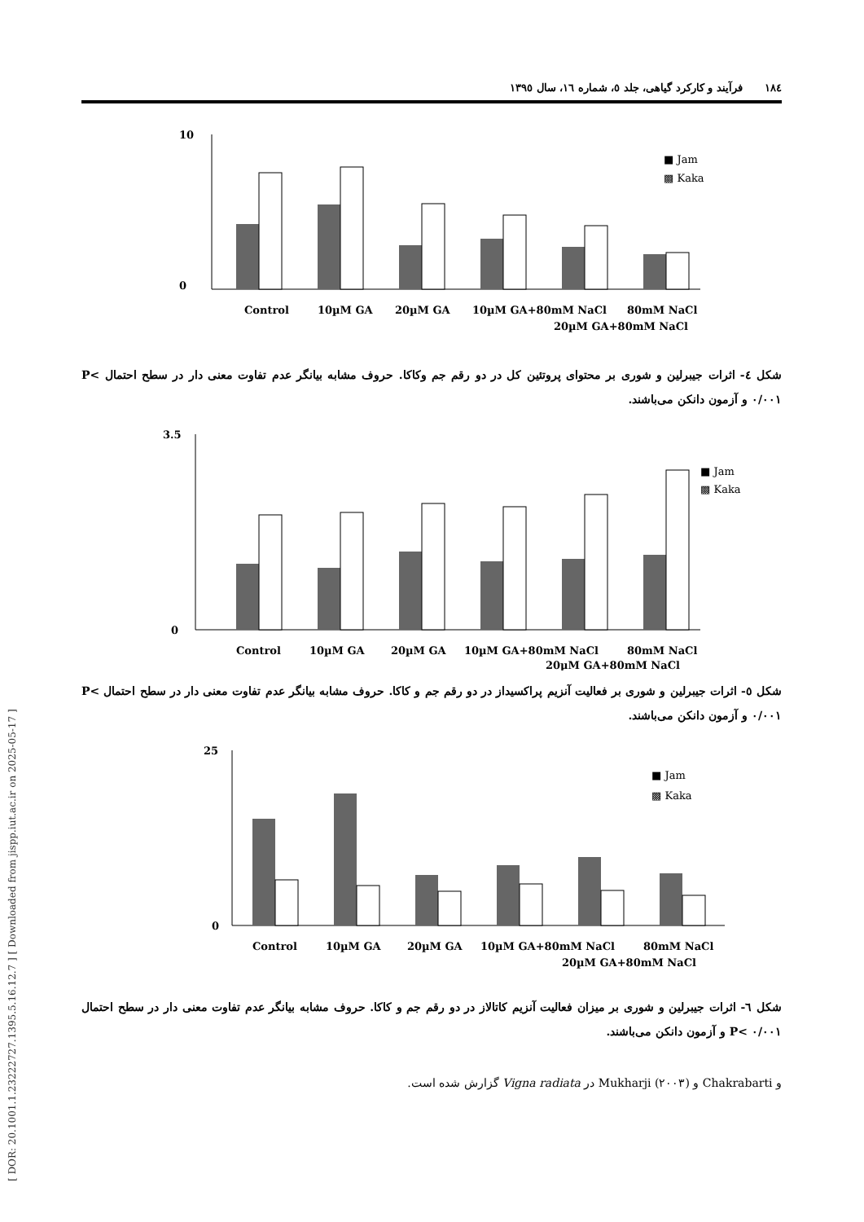[ DOR: 20.1001.1.23222727.1395.5.16.12.7 ] [ Downloaded from jispp.iut.ac.ir on 2025-05-17 ]
۱۸٤ فرآیند و کارکرد گیاهی، جلد ٥، شماره ١٦، سال ١٣٩٥
10
0
Control
10µM GA
20µM GA
10µM GA+80mM NaCl
20µM GA+80mM NaCl
80mM NaCl
■ Jam
▩ Kaka
شکل ٤- اثرات جیبرلین و شوری بر محتوای پروتئین کل در دو رقم جم وکاکا. حروف مشابه بیانگر عدم تفاوت معنی دار در سطح احتمال P< ۰/۰۰۱ و آزمون دانکن می‌باشند.
3.5
0
Control
10µM GA
20µM GA
10µM GA+80mM NaCl
20µM GA+80mM NaCl
80mM NaCl
■ Jam
▩ Kaka
شکل ٥- اثرات جیبرلین و شوری بر فعالیت آنزیم پراکسیداز در دو رقم جم و کاکا. حروف مشابه بیانگر عدم تفاوت معنی دار در سطح احتمال P< ۰/۰۰۱ و آزمون دانکن می‌باشند.
25
0
Control
10µM GA
20µM GA
10µM GA+80mM NaCl
20µM GA+80mM NaCl
80mM NaCl
■ Jam
▩ Kaka
شکل ٦- اثرات جیبرلین و شوری بر میزان فعالیت آنزیم کاتالاز در دو رقم جم و کاکا. حروف مشابه بیانگر عدم تفاوت معنی دار در سطح احتمال P< ۰/۰۰۱ و آزمون دانکن می‌باشند.
و Chakrabarti و Mukharji (۲۰۰۳) در Vigna radiata گزارش شده است.